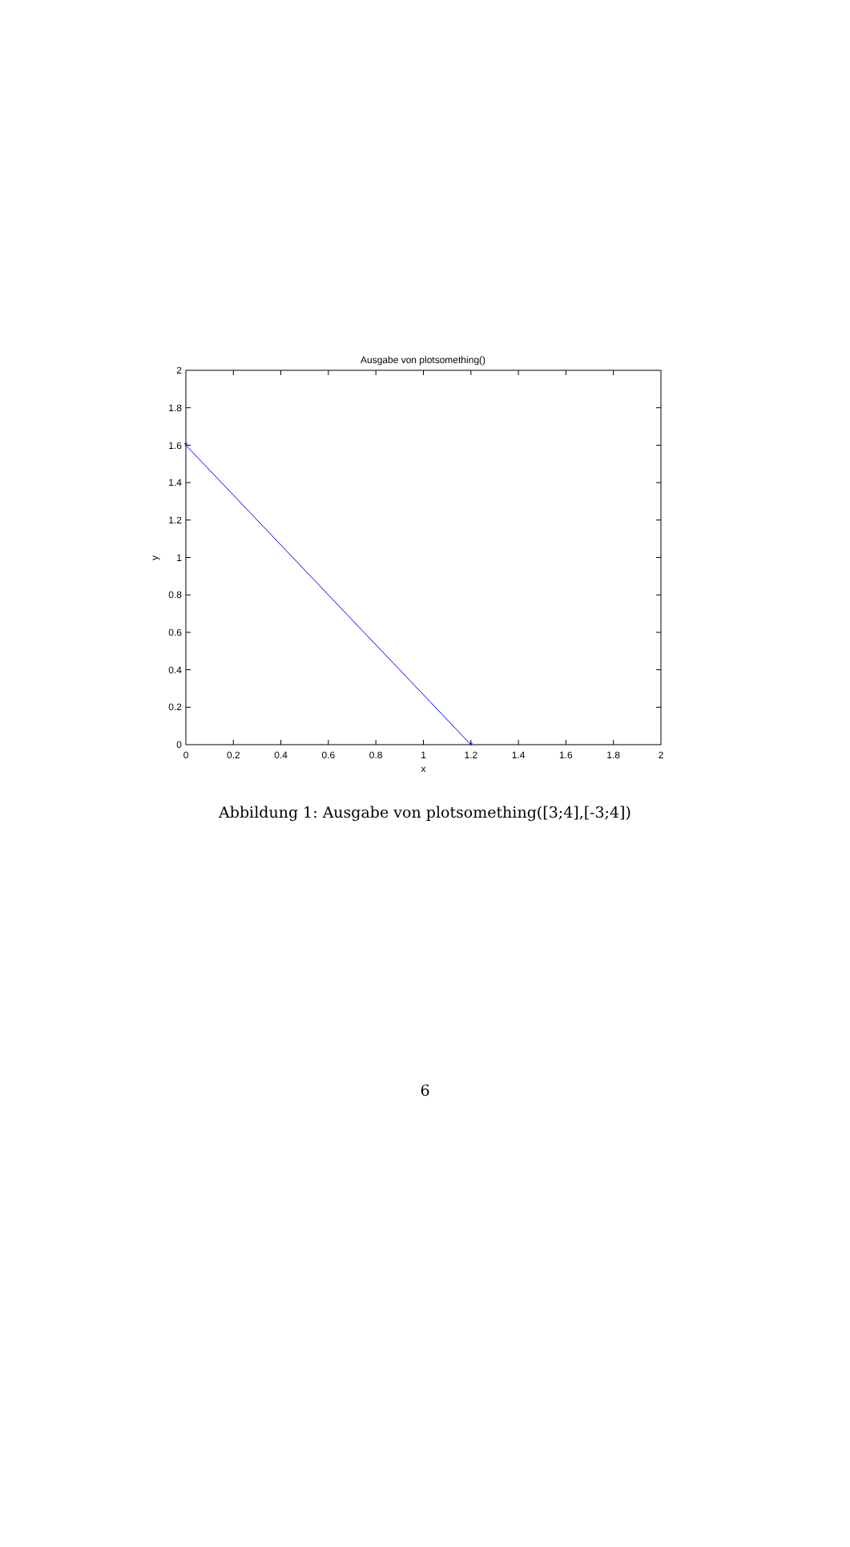Ausgabe von plotsomething()
*
*
0
0.2
0.4
0.6
0.8
1
1.2
1.4
1.6
1.8
2
y
0
0.2
0.4
0.6
0.8
1
1.2
1.4
1.6
1.8
2
x
Abbildung 1: Ausgabe von plotsomething([3;4],[-3;4])
6